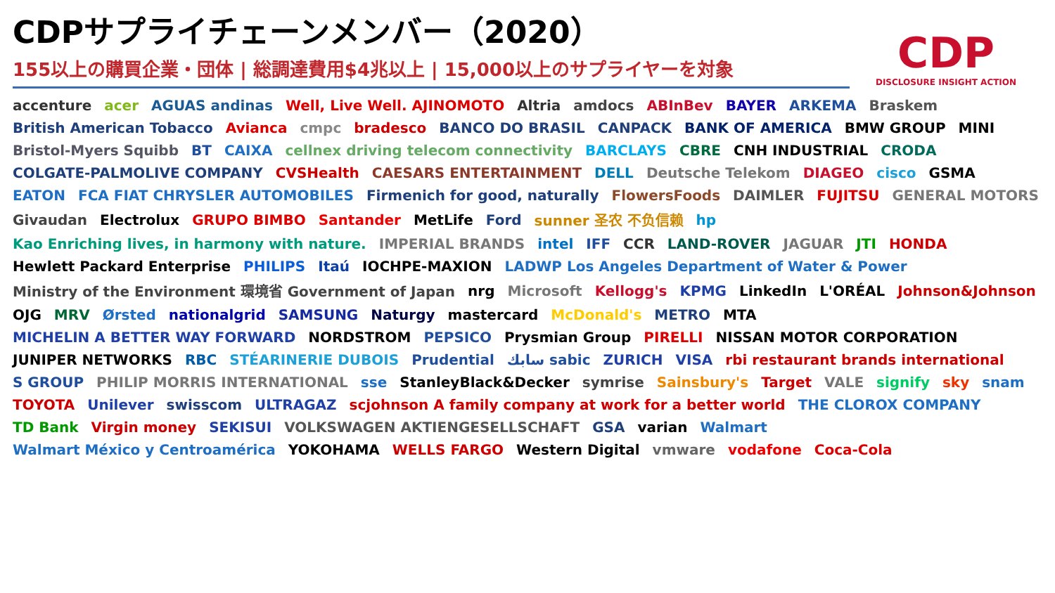CDPサプライチェーンメンバー（2020）
155以上の購買企業・団体 | 総調達費用$4兆以上 | 15,000以上のサプライヤーを対象
CDP
DISCLOSURE INSIGHT ACTION
accenture acer AGUAS andinas Well, Live Well. AJINOMOTO Altria amdocs ABInBev BAYER ARKEMA Braskem British American Tobacco Avianca cmpc bradesco BANCO DO BRASIL CANPACK BANK OF AMERICA BMW GROUP MINI Bristol-Myers Squibb BT CAIXA cellnex driving telecom connectivity BARCLAYS CBRE CNH INDUSTRIAL CRODA COLGATE-PALMOLIVE COMPANY CVSHealth CAESARS ENTERTAINMENT DELL Deutsche Telekom DIAGEO cisco GSMA EATON FCA FIAT CHRYSLER AUTOMOBILES Firmenich for good, naturally FlowersFoods DAIMLER FUJITSU GENERAL MOTORS Givaudan Electrolux GRUPO BIMBO Santander MetLife Ford sunner 圣农 不负信赖 hp Kao Enriching lives, in harmony with nature. IMPERIAL BRANDS intel IFF CCR LAND-ROVER JAGUAR JTI HONDA Hewlett Packard Enterprise PHILIPS Itaú IOCHPE-MAXION LADWP Los Angeles Department of Water & Power Ministry of the Environment 環境省 Government of Japan nrg Microsoft Kellogg's KPMG LinkedIn L'ORÉAL Johnson&Johnson OJG MRV Ørsted nationalgrid SAMSUNG Naturgy mastercard McDonald's METRO MTA MICHELIN A BETTER WAY FORWARD NORDSTROM PEPSICO Prysmian Group PIRELLI NISSAN MOTOR CORPORATION JUNIPER NETWORKS RBC STÉARINERIE DUBOIS Prudential سابك sabic ZURICH VISA rbi restaurant brands international S GROUP PHILIP MORRIS INTERNATIONAL sse StanleyBlack&Decker symrise Sainsbury's Target VALE signify sky snam TOYOTA Unilever swisscom ULTRAGAZ scjohnson A family company at work for a better world THE CLOROX COMPANY TD Bank Virgin money SEKISUI VOLKSWAGEN AKTIENGESELLSCHAFT GSA varian Walmart Walmart México y Centroamérica YOKOHAMA WELLS FARGO Western Digital vmware vodafone Coca-Cola